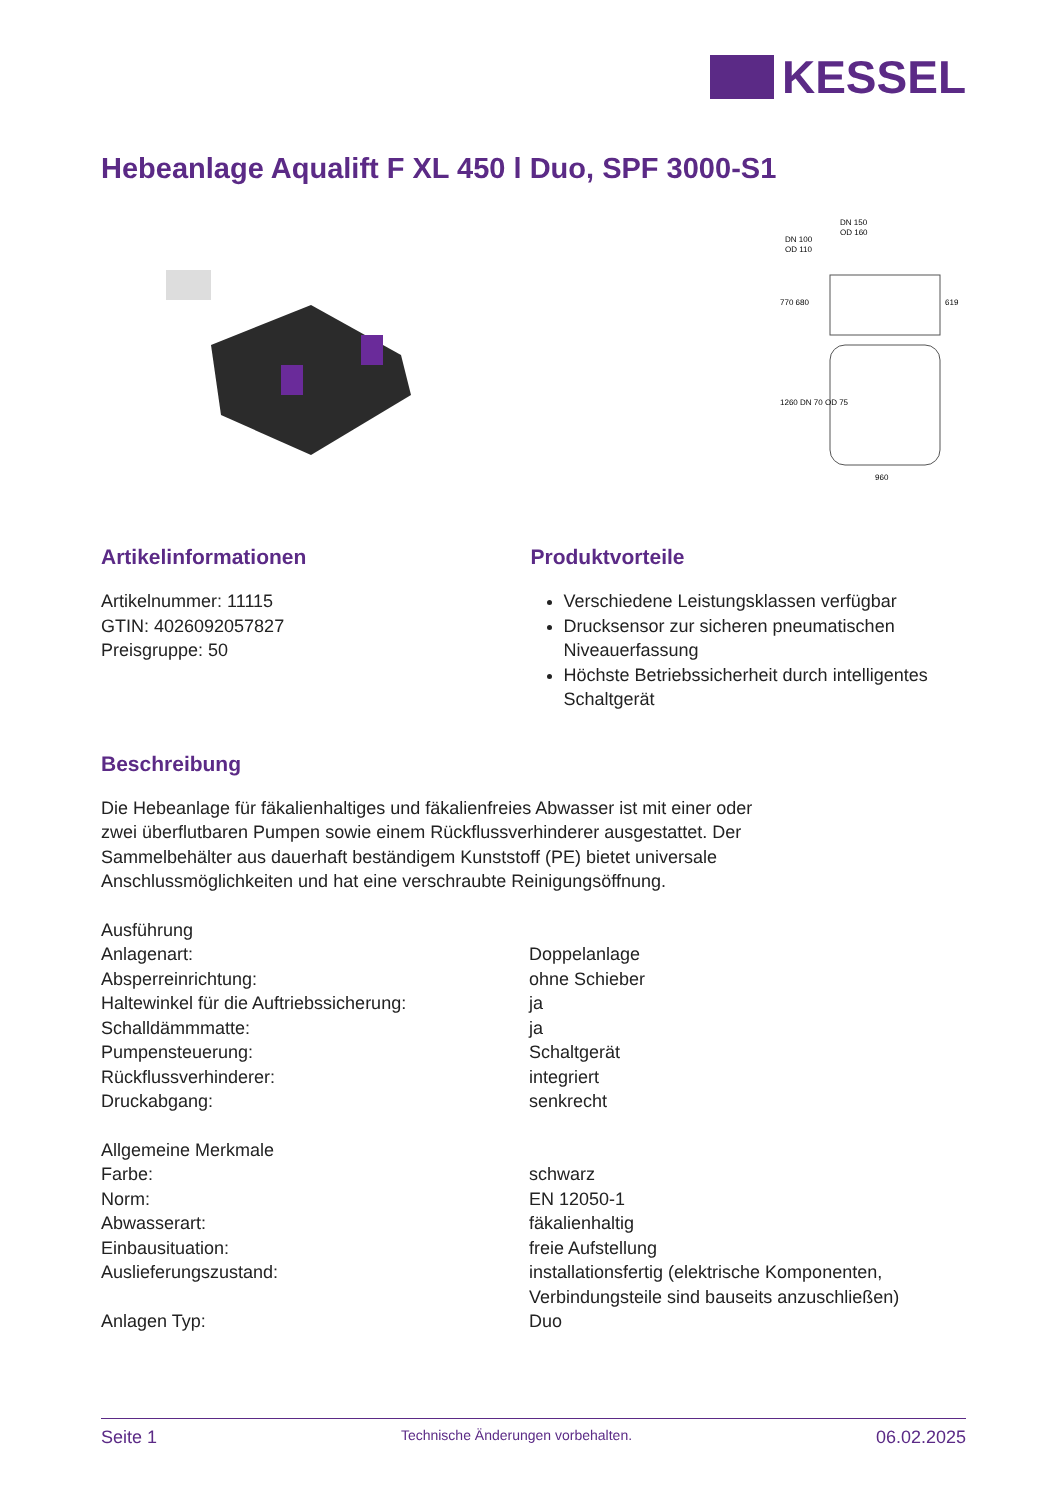KESSEL
Hebeanlage Aqualift F XL 450 l Duo, SPF 3000-S1
DN 150
OD 160
DN 100
OD 110
960
770 680
619
1260 DN 70 OD 75
Artikelinformationen
Artikelnummer: 11115
GTIN: 4026092057827
Preisgruppe: 50
Produktvorteile
Verschiedene Leistungsklassen verfügbar
Drucksensor zur sicheren pneumatischen Niveauerfassung
Höchste Betriebssicherheit durch intelligentes Schaltgerät
Beschreibung
Die Hebeanlage für fäkalienhaltiges und fäkalienfreies Abwasser ist mit einer oder zwei überflutbaren Pumpen sowie einem Rückflussverhinderer ausgestattet. Der Sammelbehälter aus dauerhaft beständigem Kunststoff (PE) bietet universale Anschlussmöglichkeiten und hat eine verschraubte Reinigungsöffnung.
| Ausführung | |
| Anlagenart: | Doppelanlage |
| Absperreinrichtung: | ohne Schieber |
| Haltewinkel für die Auftriebssicherung: | ja |
| Schalldämmmatte: | ja |
| Pumpensteuerung: | Schaltgerät |
| Rückflussverhinderer: | integriert |
| Druckabgang: | senkrecht |
| Allgemeine Merkmale | |
| Farbe: | schwarz |
| Norm: | EN 12050-1 |
| Abwasserart: | fäkalienhaltig |
| Einbausituation: | freie Aufstellung |
| Auslieferungszustand: | installationsfertig (elektrische Komponenten, Verbindungsteile sind bauseits anzuschließen) |
| Anlagen Typ: | Duo |
Seite 1 Technische Änderungen vorbehalten. 06.02.2025